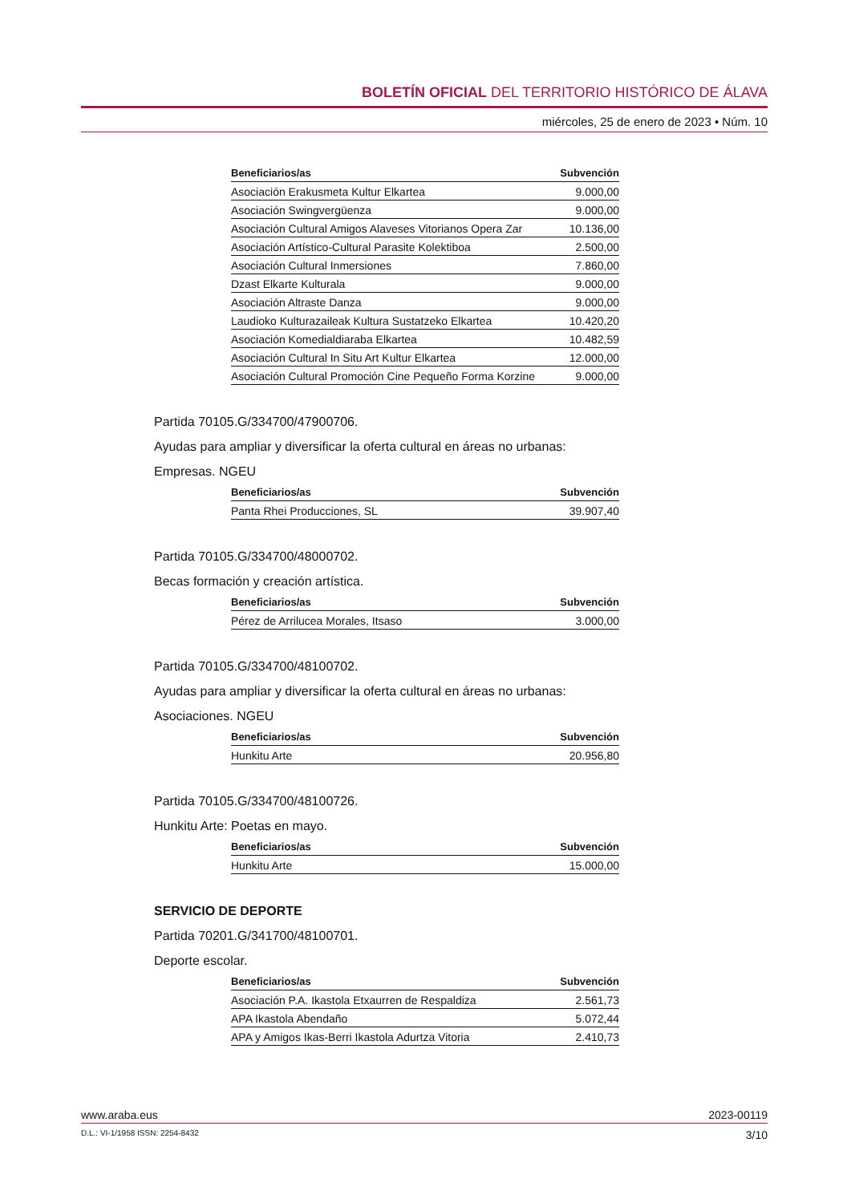BOLETÍN OFICIAL DEL TERRITORIO HISTÓRICO DE ÁLAVA
miércoles, 25 de enero de 2023 • Núm. 10
| Beneficiarios/as | Subvención |
| --- | --- |
| Asociación Erakusmeta Kultur Elkartea | 9.000,00 |
| Asociación Swingvergüenza | 9.000,00 |
| Asociación Cultural Amigos Alaveses Vitorianos Opera Zar | 10.136,00 |
| Asociación Artístico-Cultural Parasite Kolektiboa | 2.500,00 |
| Asociación Cultural Inmersiones | 7.860,00 |
| Dzast Elkarte Kulturala | 9.000,00 |
| Asociación Altraste Danza | 9.000,00 |
| Laudioko Kulturazaileak Kultura Sustatzeko Elkartea | 10.420,20 |
| Asociación Komedialdiaraba Elkartea | 10.482,59 |
| Asociación Cultural In Situ Art Kultur Elkartea | 12.000,00 |
| Asociación Cultural Promoción Cine Pequeño Forma Korzine | 9.000,00 |
Partida 70105.G/334700/47900706.
Ayudas para ampliar y diversificar la oferta cultural en áreas no urbanas:
Empresas. NGEU
| Beneficiarios/as | Subvención |
| --- | --- |
| Panta Rhei Producciones, SL | 39.907,40 |
Partida 70105.G/334700/48000702.
Becas formación y creación artística.
| Beneficiarios/as | Subvención |
| --- | --- |
| Pérez de Arrilucea Morales, Itsaso | 3.000,00 |
Partida 70105.G/334700/48100702.
Ayudas para ampliar y diversificar la oferta cultural en áreas no urbanas:
Asociaciones. NGEU
| Beneficiarios/as | Subvención |
| --- | --- |
| Hunkitu Arte | 20.956,80 |
Partida 70105.G/334700/48100726.
Hunkitu Arte: Poetas en mayo.
| Beneficiarios/as | Subvención |
| --- | --- |
| Hunkitu Arte | 15.000,00 |
SERVICIO DE DEPORTE
Partida 70201.G/341700/48100701.
Deporte escolar.
| Beneficiarios/as | Subvención |
| --- | --- |
| Asociación P.A. Ikastola Etxaurren de Respaldiza | 2.561,73 |
| APA Ikastola Abendaño | 5.072,44 |
| APA y Amigos Ikas-Berri Ikastola Adurtza Vitoria | 2.410,73 |
www.araba.eus 2023-00119
D.L.: VI-1/1958 ISSN: 2254-8432 3/10